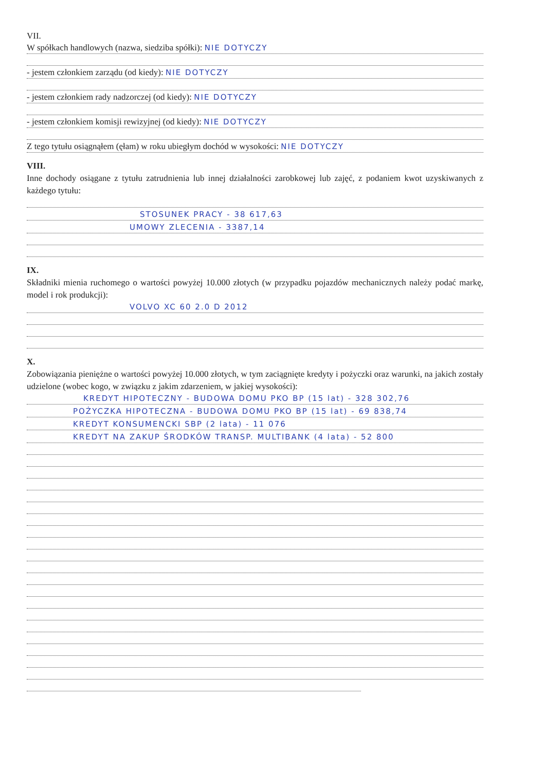VII.
W spółkach handlowych (nazwa, siedziba spółki): NIE DOTYCZY
- jestem członkiem zarządu (od kiedy): NIE DOTYCZY
- jestem członkiem rady nadzorczej (od kiedy): NIE DOTYCZY
- jestem członkiem komisji rewizyjnej (od kiedy): NIE DOTYCZY
Z tego tytułu osiągnąłem (ęłam) w roku ubiegłym dochód w wysokości: NIE DOTYCZY
VIII.
Inne dochody osiągane z tytułu zatrudnienia lub innej działalności zarobkowej lub zajęć, z podaniem kwot uzyskiwanych z każdego tytułu:
STOSUNEK PRACY - 38 617,63
UMOWY ZLECENIA - 3387,14
IX.
Składniki mienia ruchomego o wartości powyżej 10.000 złotych (w przypadku pojazdów mechanicznych należy podać markę, model i rok produkcji):
VOLVO XC 60 2.0 D 2012
X.
Zobowiązania pieniężne o wartości powyżej 10.000 złotych, w tym zaciągnięte kredyty i pożyczki oraz warunki, na jakich zostały udzielone (wobec kogo, w związku z jakim zdarzeniem, w jakiej wysokości):
KREDYT HIPOTECZNY - BUDOWA DOMU PKO BP (15 lat) - 328 302,76
POŻYCZKA HIPOTECZNA - BUDOWA DOMU PKO BP (15 lat) - 69 838,74
KREDYT KONSUMENCKI SBP (2 lata) - 11 076
KREDYT NA ZAKUP ŚRODKÓW TRANSP. MULTIBANK (4 lata) - 52 800